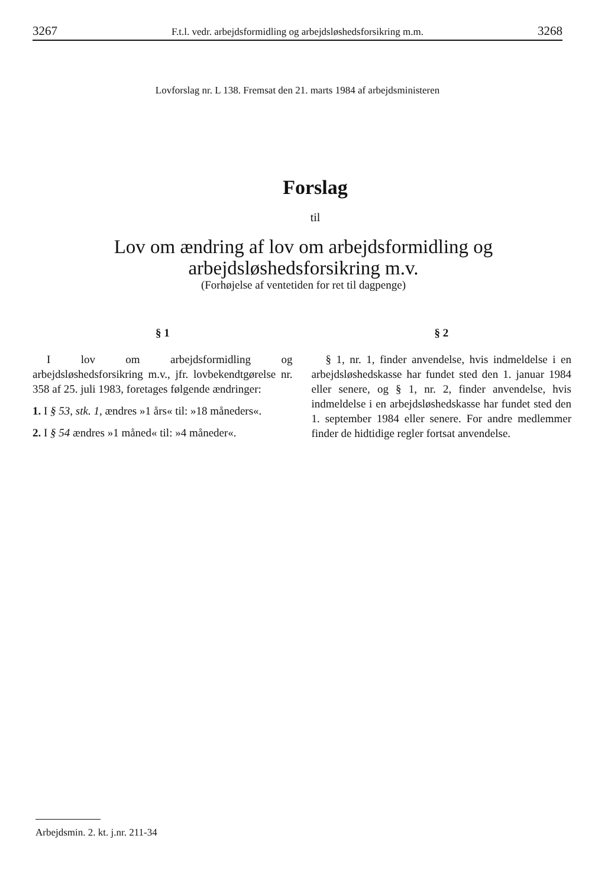3267 F.t.l. vedr. arbejdsformidling og arbejdsløshedsforsikring m.m. 3268
Lovforslag nr. L 138. Fremsat den 21. marts 1984 af arbejdsministeren
Forslag
til
Lov om ændring af lov om arbejdsformidling og
arbejdsløshedsforsikring m.v.
(Forhøjelse af ventetiden for ret til dagpenge)
§ 1
I lov om arbejdsformidling og arbejdsløshedsforsikring m.v., jfr. lovbekendtgørelse nr. 358 af 25. juli 1983, foretages følgende ændringer:
1. I § 53, stk. 1, ændres »1 års« til: »18 måneders«.
2. I § 54 ændres »1 måned« til: »4 måneder«.
§ 2
§ 1, nr. 1, finder anvendelse, hvis indmeldelse i en arbejdsløshedskasse har fundet sted den 1. januar 1984 eller senere, og § 1, nr. 2, finder anvendelse, hvis indmeldelse i en arbejdsløshedskasse har fundet sted den 1. september 1984 eller senere. For andre medlemmer finder de hidtidige regler fortsat anvendelse.
Arbejdsmin. 2. kt. j.nr. 211-34